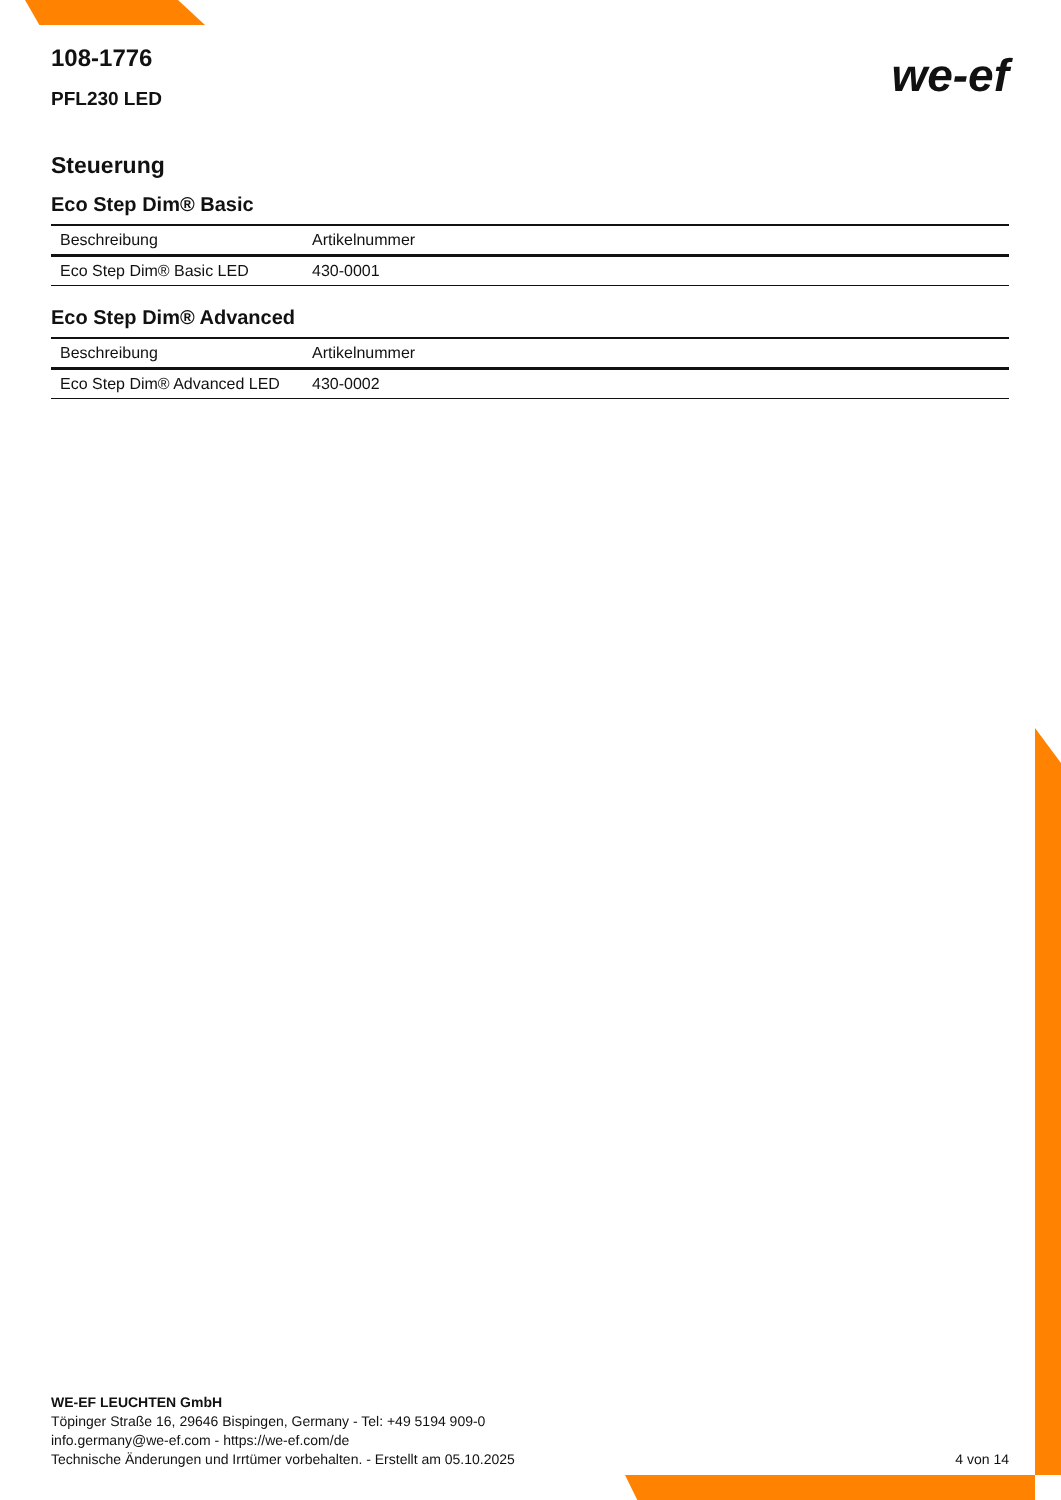108-1776
PFL230 LED
we-ef
Steuerung
Eco Step Dim® Basic
| Beschreibung | Artikelnummer |
| --- | --- |
| Eco Step Dim® Basic LED | 430-0001 |
Eco Step Dim® Advanced
| Beschreibung | Artikelnummer |
| --- | --- |
| Eco Step Dim® Advanced LED | 430-0002 |
WE-EF LEUCHTEN GmbH
Töpinger Straße 16, 29646 Bispingen, Germany - Tel: +49 5194 909-0
info.germany@we-ef.com - https://we-ef.com/de
Technische Änderungen und Irrtümer vorbehalten. - Erstellt am 05.10.2025 4 von 14